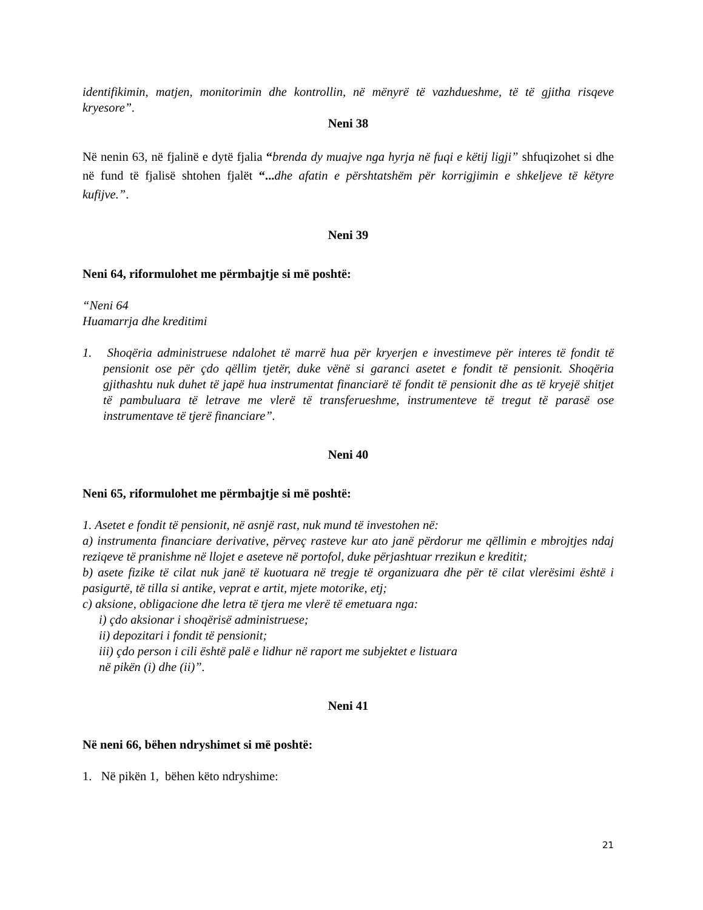identifikimin, matjen, monitorimin dhe kontrollin, në mënyrë të vazhdueshme, të të gjitha risqeve kryesore”.
Neni 38
Në nenin 63, në fjalinë e dytë fjalia “brenda dy muajve nga hyrja në fuqi e këtij ligji” shfuqizohet si dhe në fund të fjalisë shtohen fjalët “... dhe afatin e përshtatshëm për korrigjimin e shkeljeve të këtyre kufijve.”.
Neni 39
Neni 64, riformulohet me përmbajtje si më poshtë:
“Neni 64
Huamarrja dhe kreditimi
1. Shoqëria administruese ndalohet të marrë hua për kryerjen e investimeve për interes të fondit të pensionit ose për çdo qëllim tjetër, duke vënë si garanci asetet e fondit të pensionit. Shoqëria gjithashtu nuk duhet të japë hua instrumentat financiarë të fondit të pensionit dhe as të kryejë shitjet të pambuluara të letrave me vlerë të transferueshme, instrumenteve të tregut të parasë ose instrumentave të tjerë financiare”.
Neni 40
Neni 65, riformulohet me përmbajtje si më poshtë:
1. Asetet e fondit të pensionit, në asnjë rast, nuk mund të investohen në:
a) instrumenta financiare derivative, përveç rasteve kur ato janë përdorur me qëllimin e mbrojtjes ndaj reziqeve të pranishme në llojet e aseteve në portofol, duke përjashtuar rrezikun e kreditit;
b) asete fizike të cilat nuk janë të kuotuara në tregje të organizuara dhe për të cilat vlerësimi është i pasigurtë, të tilla si antike, veprat e artit, mjete motorike, etj;
c) aksione, obligacione dhe letra të tjera me vlerë të emetuara nga:
i) çdo aksionar i shoqërisë administruese;
ii) depozitari i fondit të pensionit;
iii) çdo person i cili është palë e lidhur në raport me subjektet e listuara
në pikën (i) dhe (ii)”.
Neni 41
Në neni 66, bëhen ndryshimet si më poshtë:
1. Në pikën 1, bëhen këto ndryshime:
21